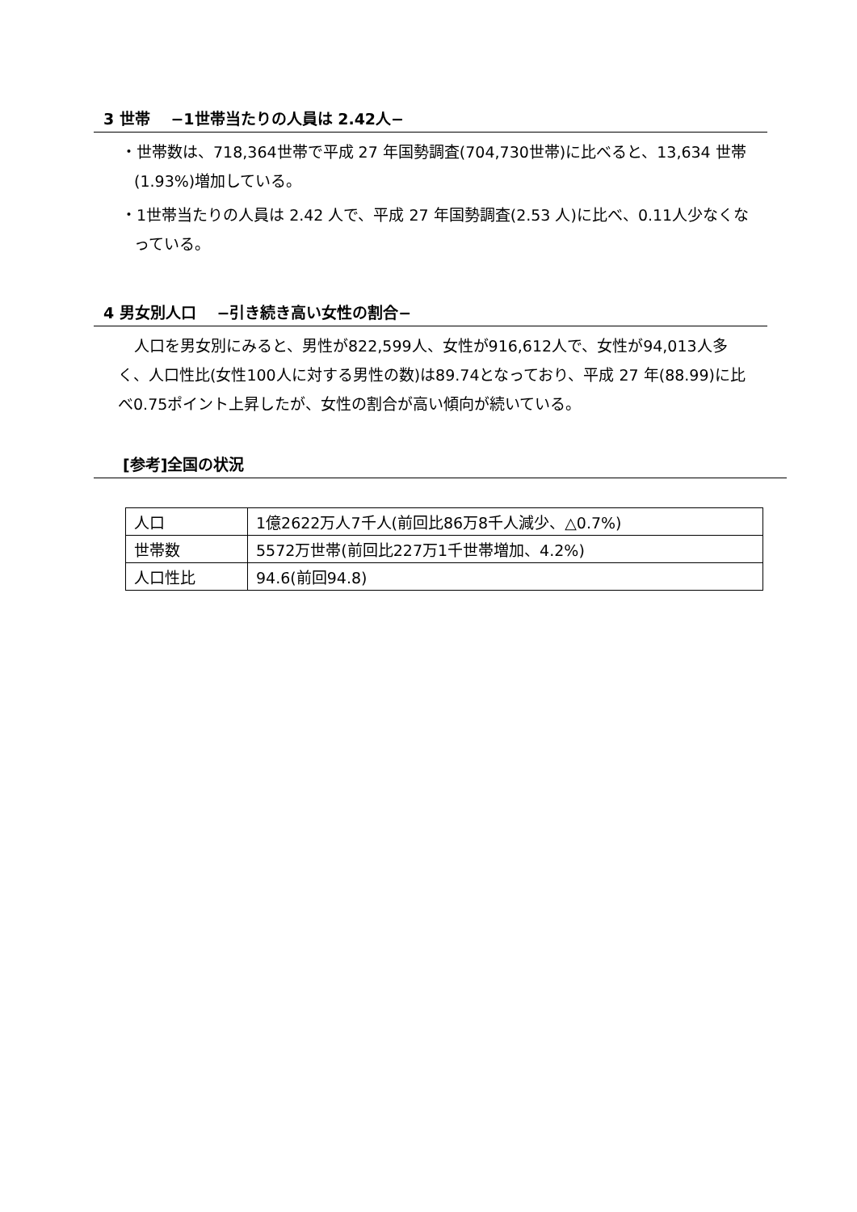3 世帯　 −1世帯当たりの人員は 2.42人−
・世帯数は、718,364世帯で平成 27 年国勢調査(704,730世帯)に比べると、13,634 世帯(1.93%)増加している。
・1世帯当たりの人員は 2.42 人で、平成 27 年国勢調査(2.53 人)に比べ、0.11人少なくなっている。
4 男女別人口　 −引き続き高い女性の割合−
人口を男女別にみると、男性が822,599人、女性が916,612人で、女性が94,013人多く、人口性比(女性100人に対する男性の数)は89.74となっており、平成 27 年(88.99)に比べ0.75ポイント上昇したが、女性の割合が高い傾向が続いている。
[参考]全国の状況
| 人口 | 1億2622万人7千人(前回比86万8千人減少、△0.7%) |
| 世帯数 | 5572万世帯(前回比227万1千世帯増加、4.2%) |
| 人口性比 | 94.6(前回94.8) |